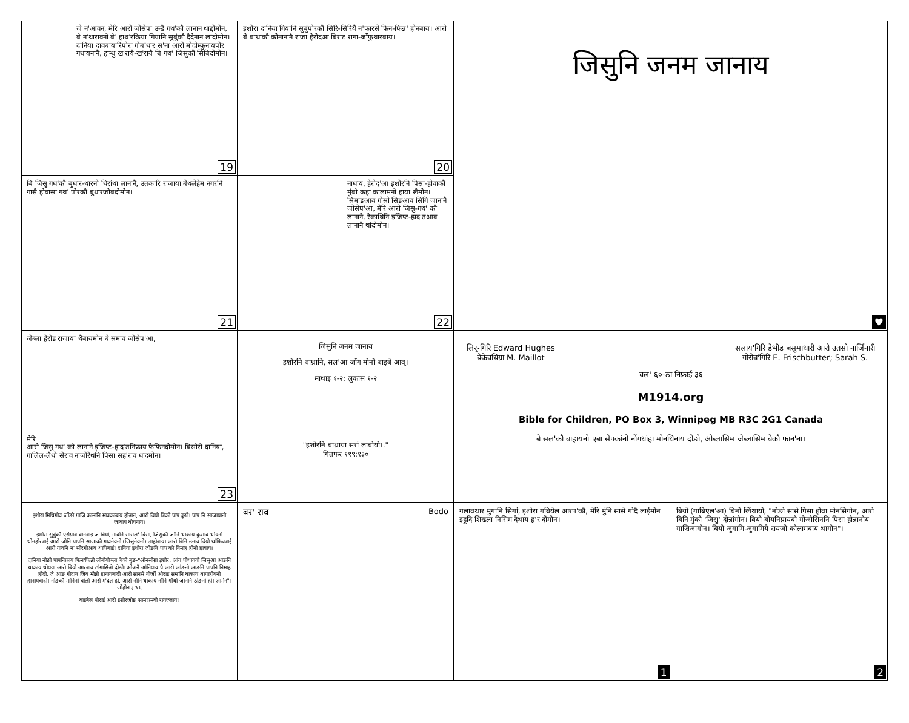जे न'आवन, मेरि आरो जोसेपा उन्डै गथ'कौ लानान थाद्दोमोन, बे न'थारावनो बे' हाथ'रकिया गियानि सुबुंकौ दैदेनान लांदोमोन। दानिया दावबायारिपोरा गोबांथार स'ना आरो मोदोम्फुनायपोर गथायनानै, हान्थु ख'रायै-ख'रायै बि गथ' जिसुकौ सिबिदोमोन।
19
इशोरा दानिया गियानि सुबुंपोरकौ सिरि-सिरियै न'फारसे फिन-फिन्न' होनबाय। आरो बे बाथ्राकौ कोनानानै राजा हेरोदआ बिराट रागा-जोंफुथारबाय।
20
जिसुनि जनम जानाय
♥
बि जिसु गथ'कौ बुथार-थारनो थिरांथा लानानै, उतकारि राजाया बेथलेहेम नगरनि गासै होवासा गथ' पोरकौ बुथारजोबदोमोन।
21
नाथाय, हेरोद'आ इशोरनि पिसा-होवाकौ मुंबो कहा कालामनो हाया खैमोन। सिमाङआव गोसो सिङआव सिगि जानानै जोसेप'आ, मेरि आरो जिसु-गथ' कौ लानानै, रैकाथिनि इजिप्ट-हाद'तआव लानानै थांदोमोन।
22
जेब्ला हेरोड राजाया थैबायमोन बे समाव जोसेप'आ,
मेरि
आरो जिसु गथ' कौ लानानै इजिप्ट-हाद'तनिफ्राय फैफिनदोमोन। बिसोरो दानिया, गालिल-लैथो सेराव नाजोरेथनि पिसा सह'राव थादमोन।
23
जिसुनि जनम जानाय
इशोरनि बाथ्रानि, सल'आ जोंग मोनो बाइबे आव्।
माथाइ १-२; लुकास १-२
"इशोरनि बाथ्राया सरां लाबोयो।."
गितफर ११९:१३०
लिर्-गिरि Edward Hughes
बेकेवथिग्रा M. Maillot
सलाय'गिरि डेभीड बसुमाथारी आरो उतसो नार्जिनारी
गोरोब'गिरि E. Frischbutter; Sarah S.
चल' ६०-ठा निफ्राई ३६
M1914.org
Bible for Children, PO Box 3, Winnipeg MB R3C 2G1 Canada
बे सल'कौ बाहायनो एबा सेपकांनो नोंगथांहा मोनथिनाय दोङो, ओब्लासिम जेब्लासिम बेकौ फान'ना।
इशोरा मिथिगोव जोंङो गाज्रि कामानि मावकाबाय होन्नान, आरो बियो बिकौ पाप बुङो। पाप नि साजायानो जाबाय थोयनाय।
इशोरा सुबुंकौ एसेग्राब वानबाइ जे बियो, गावनि सासेल' बिसा, जिसुकौ जोनि थाकाय कुसाव थोयनो थोनहोरबाई आरो जोनि पापनि साजाकौ गावनेवनो (जिसुनेवनो) लाहोबाय। आरो बिनि उनाव बियो थांफिन्नबाई आरो गावनि न' सोरगोआव थापिबाई! दानिया इशोरा जोङनि पाप'कौ निमाह होनो हाबाय।
दानिया नोङो पापनिफ्राय फिन'फिन्नो लोबोयोब्ला बेकौ बुङ-"ओनसोग्रा इशोर, आंग पोथाययो जिसुआ आङनि थाकाय थोयया आरो बियो आरबाव ठांगासिन्नो दोङो। ओन्नानै आंनियाव पै आरो आंङनो आङनि पापनि निमाह होदो, जे आङ गोदान जिव मोन्नो हानायबादी आरो सानसे नोंजों ओराइ सम'नि थाकाय थापाहोयनो हानायबादी। नोङकौ मानिनो बोलो आरो म'दत हो, आरो नोंनि थाकाय नोंनि गाँथो जानानै ठांङनो हो। आमेन"। जोहोन ३:१६
बाइबेल पोराई आरो इशोरजोङ साम'प्रमबो रायज्लाय!
बर' राव Bodo
गलावथार मुगानि सिगां, इशोरा गब्रियेल आरप'कौ, मेरि मुंनि सासे गोदै लाईमोन इहुदि शिख्ला निसिम दैथाय ह'र दोंमोन।
1
बियो (गाब्रिएल'आ) बिनो खिंथायो, "नोङो सासे पिसा होवा मोनसिगोन, आरो बिनि मुंकौ 'जिसु' दोन्नांगोन। बियो बोयनिप्रायबो गोजौसिननि पिसा होन्नानोय गाज्रिजागोन। बियो जुगामि-जुगामियै रायजो कोलामबाय थागोन"।
2